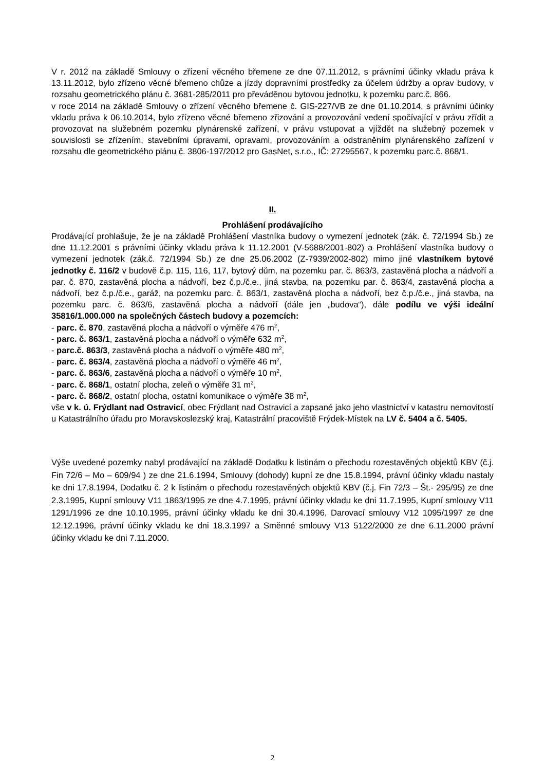V r. 2012 na základě Smlouvy o zřízení věcného břemene ze dne 07.11.2012, s právními účinky vkladu práva k 13.11.2012, bylo zřízeno věcné břemeno chůze a jízdy dopravními prostředky za účelem údržby a oprav budovy, v rozsahu geometrického plánu č. 3681-285/2011 pro převáděnou bytovou jednotku, k pozemku parc.č. 866.
v roce 2014 na základě Smlouvy o zřízení věcného břemene č. GIS-227/VB ze dne 01.10.2014, s právními účinky vkladu práva k 06.10.2014, bylo zřízeno věcné břemeno zřizování a provozování vedení spočívající v právu zřídit a provozovat na služebném pozemku plynárenské zařízení, v právu vstupovat a vjíždět na služebný pozemek v souvislosti se zřízením, stavebními úpravami, opravami, provozováním a odstraněním plynárenského zařízení v rozsahu dle geometrického plánu č. 3806-197/2012 pro GasNet, s.r.o., IČ: 27295567, k pozemku parc.č. 868/1.
II.
Prohlášení prodávajícího
Prodávající prohlašuje, že je na základě Prohlášení vlastníka budovy o vymezení jednotek (zák. č. 72/1994 Sb.) ze dne 11.12.2001 s právními účinky vkladu práva k 11.12.2001 (V-5688/2001-802) a Prohlášení vlastníka budovy o vymezení jednotek (zák.č. 72/1994 Sb.) ze dne 25.06.2002 (Z-7939/2002-802) mimo jiné vlastníkem bytové jednotky č. 116/2 v budově č.p. 115, 116, 117, bytový dům, na pozemku par. č. 863/3, zastavěná plocha a nádvoří a par. č. 870, zastavěná plocha a nádvoří, bez č.p./č.e., jiná stavba, na pozemku par. č. 863/4, zastavěná plocha a nádvoří, bez č.p./č.e., garáž, na pozemku parc. č. 863/1, zastavěná plocha a nádvoří, bez č.p./č.e., jiná stavba, na pozemku parc. č. 863/6, zastavěná plocha a nádvoří (dále jen „budova“), dále podílu ve výši ideální 35816/1.000.000 na společných částech budovy a pozemcích:
- parc. č. 870, zastavěná plocha a nádvoří o výměře 476 m<sup>2</sup>,
- parc. č. 863/1, zastavěná plocha a nádvoří o výměře 632 m<sup>2</sup>,
- parc.č. 863/3, zastavěná plocha a nádvoří o výměře 480 m<sup>2</sup>,
- parc. č. 863/4, zastavěná plocha a nádvoří o výměře 46 m<sup>2</sup>,
- parc. č. 863/6, zastavěná plocha a nádvoří o výměře 10 m<sup>2</sup>,
- parc. č. 868/1, ostatní plocha, zeleň o výměře 31 m<sup>2</sup>,
- parc. č. 868/2, ostatní plocha, ostatní komunikace o výměře 38 m<sup>2</sup>,
vše v k. ú. Frýdlant nad Ostravicí, obec Frýdlant nad Ostravicí a zapsané jako jeho vlastnictví v katastru nemovitostí u Katastrálního úřadu pro Moravskoslezský kraj, Katastrální pracoviště Frýdek-Místek na LV č. 5404 a č. 5405.
Výše uvedené pozemky nabyl prodávající na základě Dodatku k listinám o přechodu rozestavěných objektů KBV (č.j. Fin 72/6 – Mo – 609/94 ) ze dne 21.6.1994, Smlouvy (dohody) kupní ze dne 15.8.1994, právní účinky vkladu nastaly ke dni 17.8.1994, Dodatku č. 2 k listinám o přechodu rozestavěných objektů KBV (č.j. Fin 72/3 – Št.- 295/95) ze dne 2.3.1995, Kupní smlouvy V11 1863/1995 ze dne 4.7.1995, právní účinky vkladu ke dni 11.7.1995, Kupní smlouvy V11 1291/1996 ze dne 10.10.1995, právní účinky vkladu ke dni 30.4.1996, Darovací smlouvy V12 1095/1997 ze dne 12.12.1996, právní účinky vkladu ke dni 18.3.1997 a Směnné smlouvy V13 5122/2000 ze dne 6.11.2000 právní účinky vkladu ke dni 7.11.2000.
2